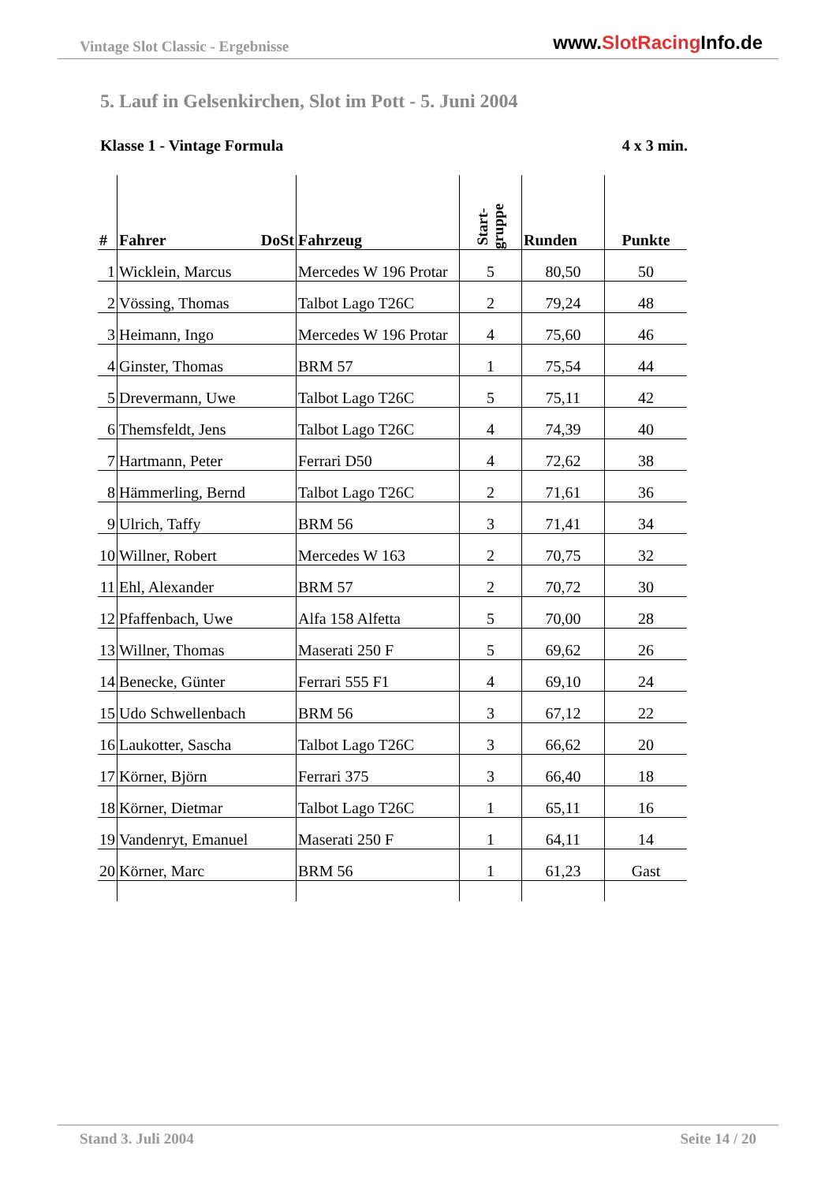Vintage Slot Classic - Ergebnisse
www.SlotRacing Info.de
5. Lauf in Gelsenkirchen, Slot im Pott - 5. Juni 2004
Klasse 1 - Vintage Formula 4 x 3 min.
| # | Fahrer DoSt | Fahrzeug | Start- gruppe | Runden | Punkte |
| --- | --- | --- | --- | --- | --- |
| 1 | Wicklein, Marcus | Mercedes W 196 Protar | 5 | 80,50 | 50 |
| 2 | Vössing, Thomas | Talbot Lago T26C | 2 | 79,24 | 48 |
| 3 | Heimann, Ingo | Mercedes W 196 Protar | 4 | 75,60 | 46 |
| 4 | Ginster, Thomas | BRM 57 | 1 | 75,54 | 44 |
| 5 | Drevermann, Uwe | Talbot Lago T26C | 5 | 75,11 | 42 |
| 6 | Themsfeldt, Jens | Talbot Lago T26C | 4 | 74,39 | 40 |
| 7 | Hartmann, Peter | Ferrari D50 | 4 | 72,62 | 38 |
| 8 | Hämmerling, Bernd | Talbot Lago T26C | 2 | 71,61 | 36 |
| 9 | Ulrich, Taffy | BRM 56 | 3 | 71,41 | 34 |
| 10 | Willner, Robert | Mercedes W 163 | 2 | 70,75 | 32 |
| 11 | Ehl, Alexander | BRM 57 | 2 | 70,72 | 30 |
| 12 | Pfaffenbach, Uwe | Alfa 158 Alfetta | 5 | 70,00 | 28 |
| 13 | Willner, Thomas | Maserati 250 F | 5 | 69,62 | 26 |
| 14 | Benecke, Günter | Ferrari 555 F1 | 4 | 69,10 | 24 |
| 15 | Udo Schwellenbach | BRM 56 | 3 | 67,12 | 22 |
| 16 | Laukotter, Sascha | Talbot Lago T26C | 3 | 66,62 | 20 |
| 17 | Körner, Björn | Ferrari 375 | 3 | 66,40 | 18 |
| 18 | Körner, Dietmar | Talbot Lago T26C | 1 | 65,11 | 16 |
| 19 | Vandenryt, Emanuel | Maserati 250 F | 1 | 64,11 | 14 |
| 20 | Körner, Marc | BRM 56 | 1 | 61,23 | Gast |
Stand 3. Juli 2004 Seite 14 / 20